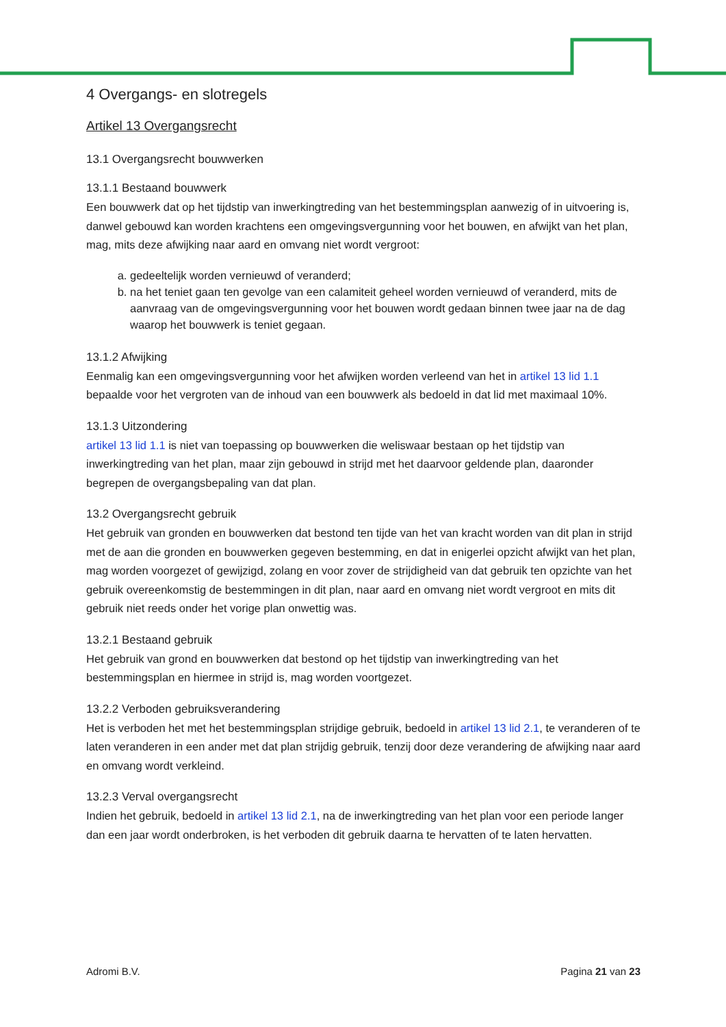4 Overgangs- en slotregels
Artikel 13 Overgangsrecht
13.1 Overgangsrecht bouwwerken
13.1.1 Bestaand bouwwerk
Een bouwwerk dat op het tijdstip van inwerkingtreding van het bestemmingsplan aanwezig of in uitvoering is, danwel gebouwd kan worden krachtens een omgevingsvergunning voor het bouwen, en afwijkt van het plan, mag, mits deze afwijking naar aard en omvang niet wordt vergroot:
a. gedeeltelijk worden vernieuwd of veranderd;
b. na het teniet gaan ten gevolge van een calamiteit geheel worden vernieuwd of veranderd, mits de aanvraag van de omgevingsvergunning voor het bouwen wordt gedaan binnen twee jaar na de dag waarop het bouwwerk is teniet gegaan.
13.1.2 Afwijking
Eenmalig kan een omgevingsvergunning voor het afwijken worden verleend van het in artikel 13 lid 1.1 bepaalde voor het vergroten van de inhoud van een bouwwerk als bedoeld in dat lid met maximaal 10%.
13.1.3 Uitzondering
artikel 13 lid 1.1 is niet van toepassing op bouwwerken die weliswaar bestaan op het tijdstip van inwerkingtreding van het plan, maar zijn gebouwd in strijd met het daarvoor geldende plan, daaronder begrepen de overgangsbepaling van dat plan.
13.2 Overgangsrecht gebruik
Het gebruik van gronden en bouwwerken dat bestond ten tijde van het van kracht worden van dit plan in strijd met de aan die gronden en bouwwerken gegeven bestemming, en dat in enigerlei opzicht afwijkt van het plan, mag worden voorgezet of gewijzigd, zolang en voor zover de strijdigheid van dat gebruik ten opzichte van het gebruik overeenkomstig de bestemmingen in dit plan, naar aard en omvang niet wordt vergroot en mits dit gebruik niet reeds onder het vorige plan onwettig was.
13.2.1 Bestaand gebruik
Het gebruik van grond en bouwwerken dat bestond op het tijdstip van inwerkingtreding van het bestemmingsplan en hiermee in strijd is, mag worden voortgezet.
13.2.2 Verboden gebruiksverandering
Het is verboden het met het bestemmingsplan strijdige gebruik, bedoeld in artikel 13 lid 2.1, te veranderen of te laten veranderen in een ander met dat plan strijdig gebruik, tenzij door deze verandering de afwijking naar aard en omvang wordt verkleind.
13.2.3 Verval overgangsrecht
Indien het gebruik, bedoeld in artikel 13 lid 2.1, na de inwerkingtreding van het plan voor een periode langer dan een jaar wordt onderbroken, is het verboden dit gebruik daarna te hervatten of te laten hervatten.
Adromi B.V. Pagina 21 van 23